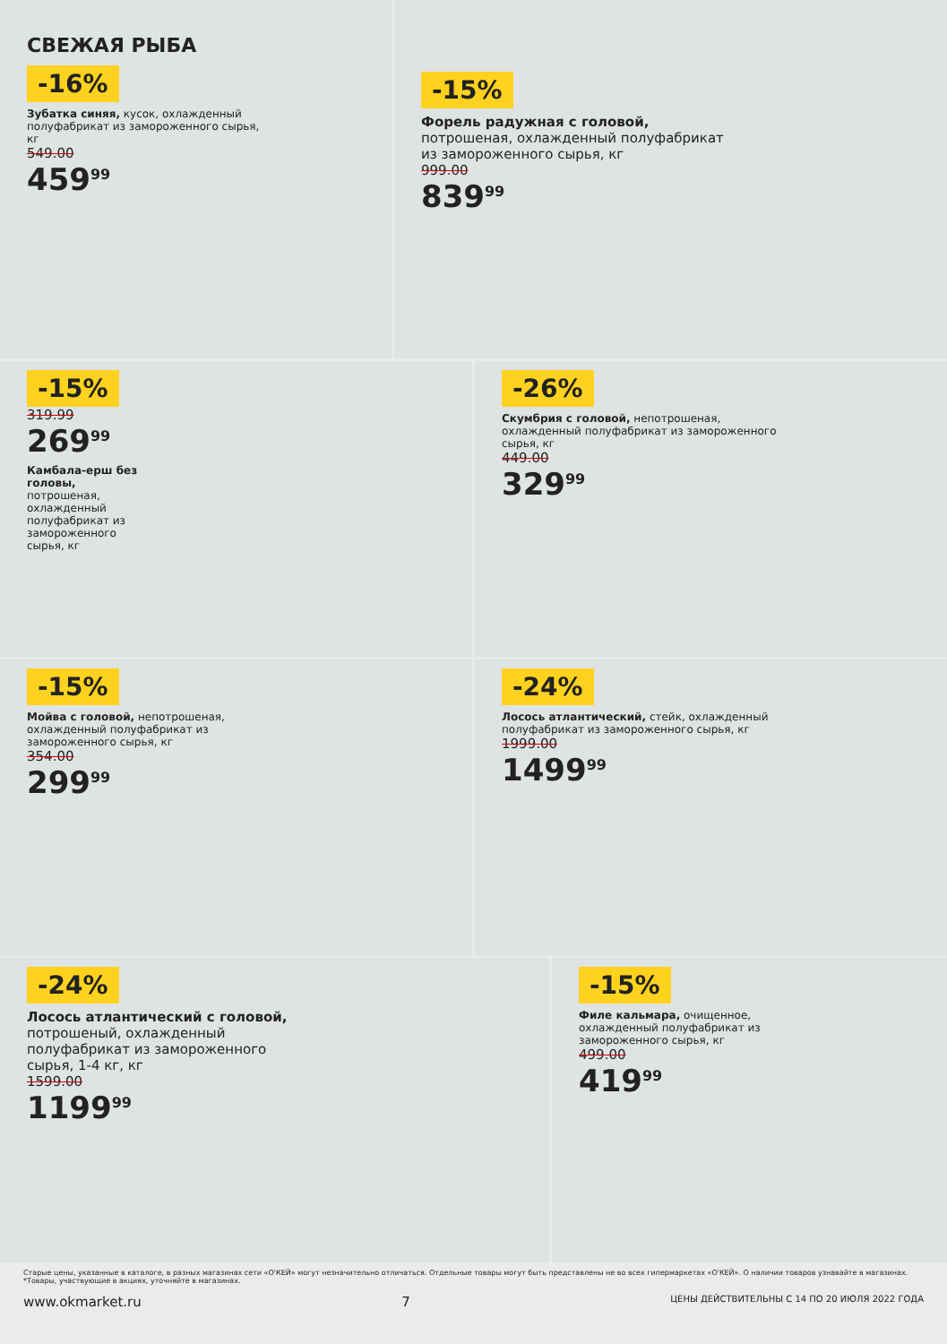СВЕЖАЯ РЫБА
-16%
Зубатка синяя, кусок, охлажденный полуфабрикат из замороженного сырья, кг
549.00
459<sup>99</sup>
-15%
Форель радужная с головой, потрошеная, охлажденный полуфабрикат из замороженного сырья, кг
999.00
839<sup>99</sup>
-15%
319.99
269<sup>99</sup>
Камбала-ерш без головы, потрошеная, охлажденный полуфабрикат из замороженного сырья, кг
-26%
Скумбрия с головой, непотрошеная, охлажденный полуфабрикат из замороженного сырья, кг
449.00
329<sup>99</sup>
-15%
Мойва с головой, непотрошеная, охлажденный полуфабрикат из замороженного сырья, кг
354.00
299<sup>99</sup>
-24%
Лосось атлантический, стейк, охлажденный полуфабрикат из замороженного сырья, кг
1999.00
1499<sup>99</sup>
-24%
Лосось атлантический с головой, потрошеный, охлажденный полуфабрикат из замороженного сырья, 1-4 кг, кг
1599.00
1199<sup>99</sup>
-15%
Филе кальмара, очищенное, охлажденный полуфабрикат из замороженного сырья, кг
499.00
419<sup>99</sup>
Старые цены, указанные в каталоге, в разных магазинах сети «О'КЕЙ» могут незначительно отличаться. Отдельные товары могут быть представлены не во всех гипермаркетах «О'КЕЙ». О наличии товаров узнавайте в магазинах. *Товары, участвующие в акциях, уточняйте в магазинах.
www.okmarket.ru 7 ЦЕНЫ ДЕЙСТВИТЕЛЬНЫ С 14 ПО 20 ИЮЛЯ 2022 ГОДА